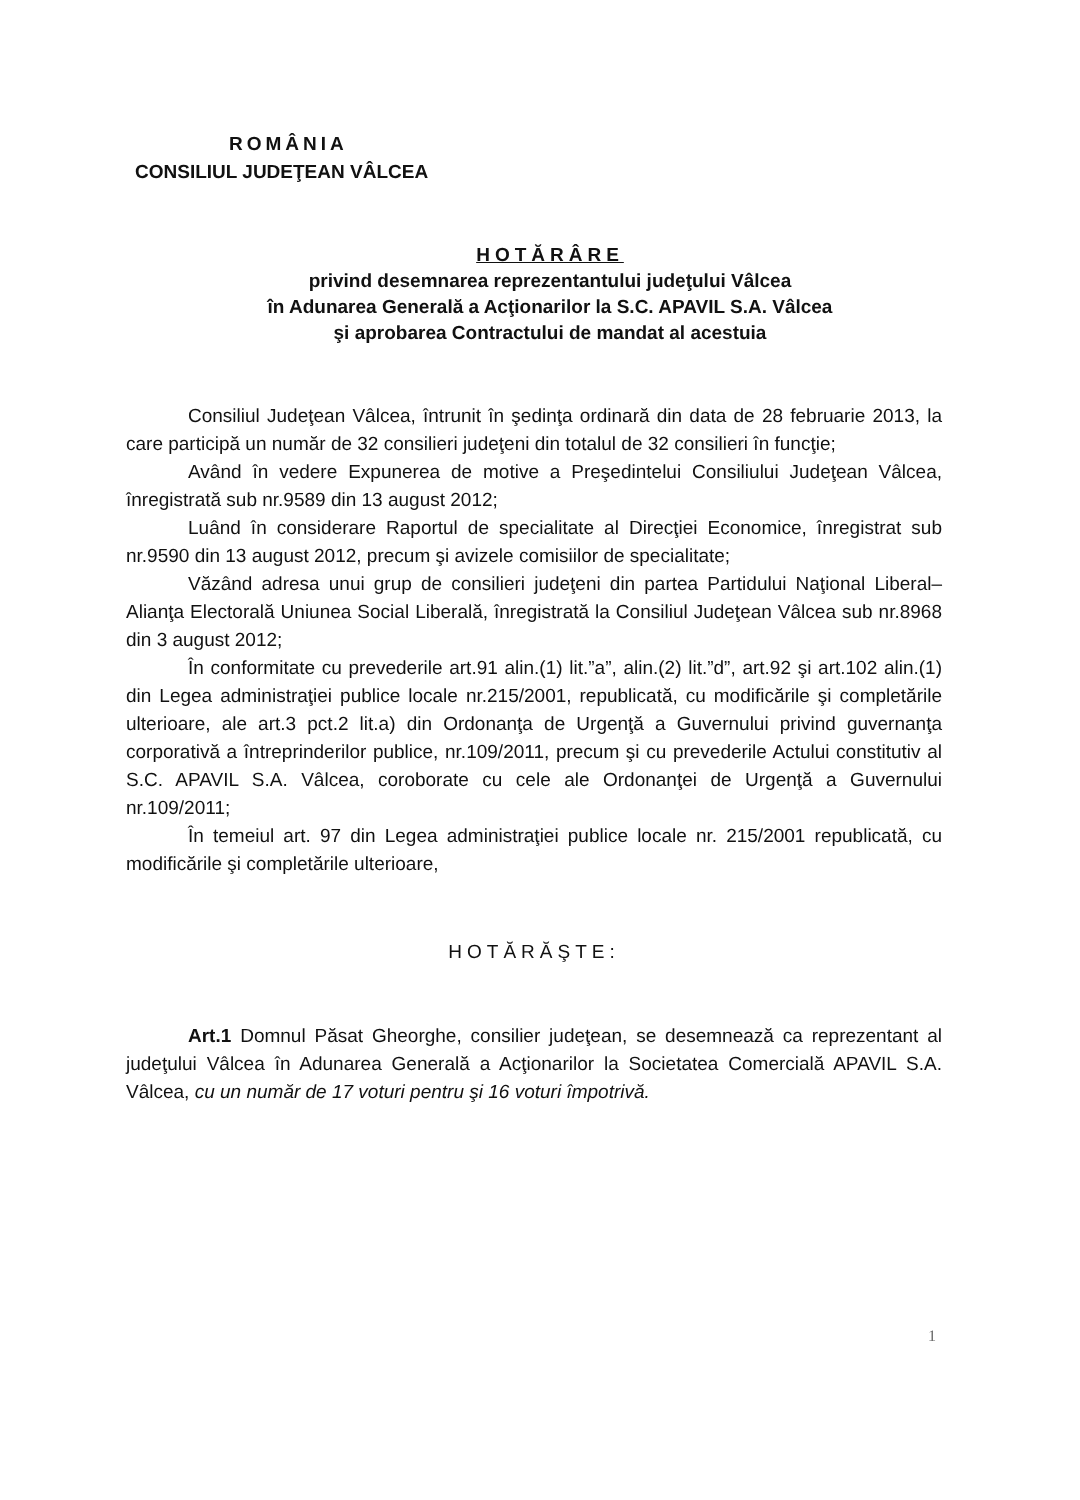ROMÂNIA
CONSILIUL JUDEŢEAN VÂLCEA
HOTĂRÂRE
privind desemnarea reprezentantului judeţului Vâlcea
în Adunarea Generală a Acţionarilor la S.C. APAVIL S.A. Vâlcea
şi aprobarea Contractului de mandat al acestuia
Consiliul Judeţean Vâlcea, întrunit în şedinţa ordinară din data de 28 februarie 2013, la care participă un număr de 32 consilieri judeţeni din totalul de 32 consilieri în funcţie;
Având în vedere Expunerea de motive a Preşedintelui Consiliului Judeţean Vâlcea, înregistrată sub nr.9589 din 13 august 2012;
Luând în considerare Raportul de specialitate al Direcţiei Economice, înregistrat sub nr.9590 din 13 august 2012, precum şi avizele comisiilor de specialitate;
Văzând adresa unui grup de consilieri judeţeni din partea Partidului Naţional Liberal–Alianţa Electorală Uniunea Social Liberală, înregistrată la Consiliul Judeţean Vâlcea sub nr.8968 din 3 august 2012;
În conformitate cu prevederile art.91 alin.(1) lit.”a”, alin.(2) lit.”d”, art.92 şi art.102 alin.(1) din Legea administraţiei publice locale nr.215/2001, republicată, cu modificările şi completările ulterioare, ale art.3 pct.2 lit.a) din Ordonanţa de Urgenţă a Guvernului privind guvernanţa corporativă a întreprinderilor publice, nr.109/2011, precum şi cu prevederile Actului constitutiv al S.C. APAVIL S.A. Vâlcea, coroborate cu cele ale Ordonanţei de Urgenţă a Guvernului nr.109/2011;
În temeiul art. 97 din Legea administraţiei publice locale nr. 215/2001 republicată, cu modificările şi completările ulterioare,
HOTĂRĂŞTE:
Art.1 Domnul Păsat Gheorghe, consilier judeţean, se desemnează ca reprezentant al judeţului Vâlcea în Adunarea Generală a Acţionarilor la Societatea Comercială APAVIL S.A. Vâlcea, cu un număr de 17 voturi pentru şi 16 voturi împotrivă.
1